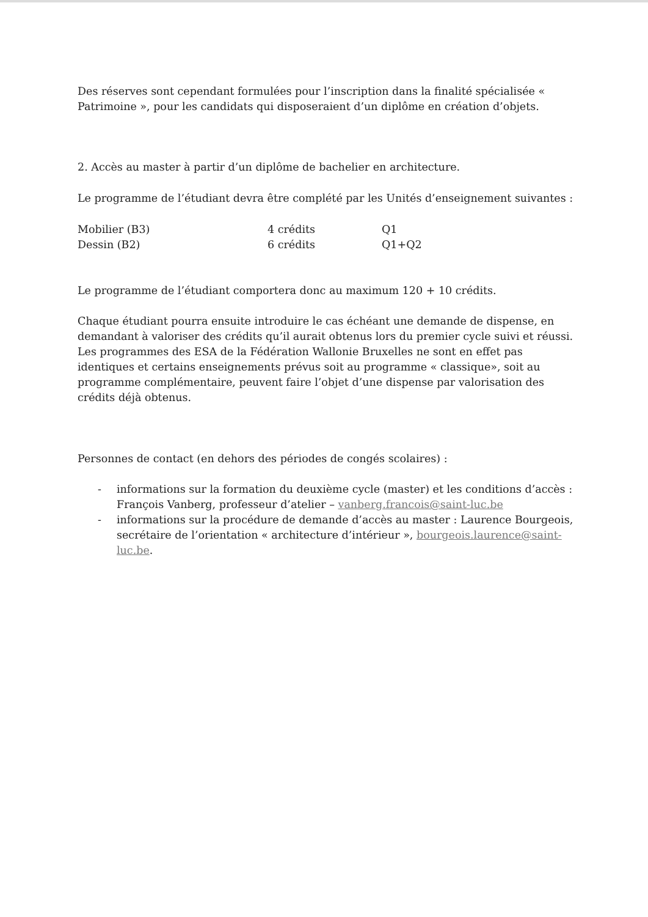Des réserves sont cependant formulées pour l’inscription dans la finalité spécialisée « Patrimoine », pour les candidats qui disposeraient d’un diplôme en création d’objets.
2. Accès au master à partir d’un diplôme de bachelier en architecture.
Le programme de l’étudiant devra être complété par les Unités d’enseignement suivantes :
| Mobilier (B3) | 4 crédits | Q1 |
| Dessin (B2) | 6 crédits | Q1+Q2 |
Le programme de l’étudiant comportera donc au maximum 120 + 10 crédits.
Chaque étudiant pourra ensuite introduire le cas échéant une demande de dispense, en demandant à valoriser des crédits qu’il aurait obtenus lors du premier cycle suivi et réussi. Les programmes des ESA de la Fédération Wallonie Bruxelles ne sont en effet pas identiques et certains enseignements prévus soit au programme « classique», soit au programme complémentaire, peuvent faire l’objet d’une dispense par valorisation des crédits déjà obtenus.
Personnes de contact (en dehors des périodes de congés scolaires) :
- informations sur la formation du deuxième cycle (master) et les conditions d’accès : François Vanberg, professeur d’atelier – vanberg.francois@saint-luc.be
- informations sur la procédure de demande d’accès au master : Laurence Bourgeois, secrétaire de l’orientation « architecture d’intérieur », bourgeois.laurence@saint-luc.be.